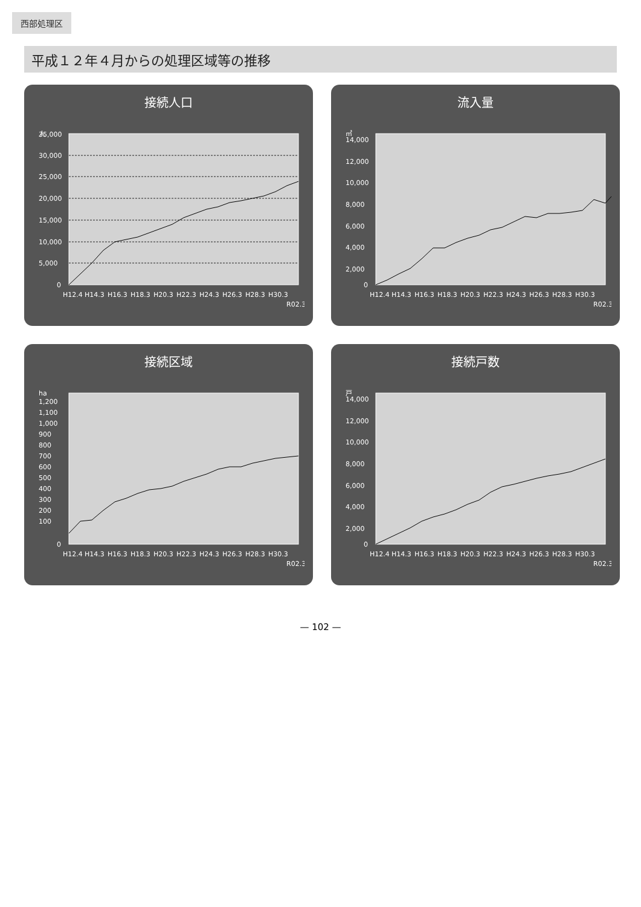西部処理区
平成１２年４月からの処理区域等の推移
接続人口
人
35,000
30,000
25,000
20,000
15,000
10,000
5,000
0
H12.4
H14.3
H16.3
H18.3
H20.3
H22.3
H24.3
H26.3
H28.3
H30.3
R02.3
流入量
㎥
14,000
12,000
10,000
8,000
6,000
4,000
2,000
0
H12.4
H14.3
H16.3
H18.3
H20.3
H22.3
H24.3
H26.3
H28.3
H30.3
R02.3
接続区域
ha
1,200
1,100
1,000
900
800
700
600
500
400
300
200
100
0
H12.4
H14.3
H16.3
H18.3
H20.3
H22.3
H24.3
H26.3
H28.3
H30.3
R02.3
接続戸数
戸
14,000
12,000
10,000
8,000
6,000
4,000
2,000
0
H12.4
H14.3
H16.3
H18.3
H20.3
H22.3
H24.3
H26.3
H28.3
H30.3
R02.3
— 102 —